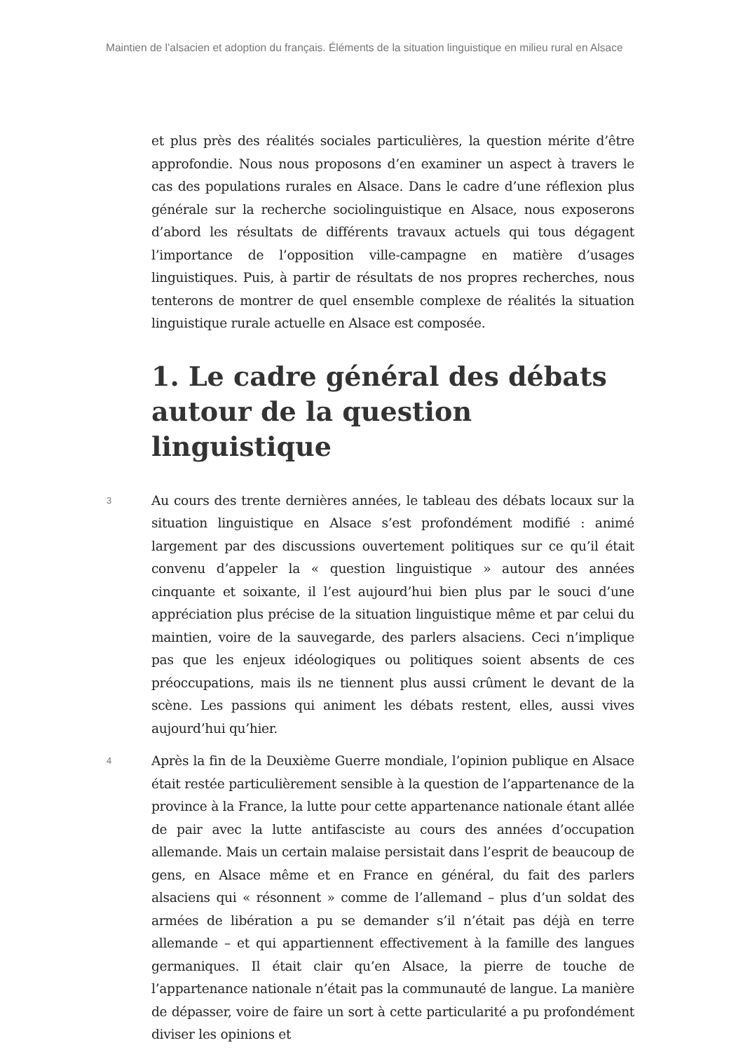Maintien de l’alsacien et adoption du français. Éléments de la situation linguistique en milieu rural en Alsace
et plus près des réalités sociales particulières, la question mérite d’être approfondie. Nous nous proposons d’en examiner un aspect à travers le cas des populations rurales en Alsace. Dans le cadre d’une réflexion plus générale sur la recherche sociolinguistique en Alsace, nous exposerons d’abord les résultats de différents travaux actuels qui tous dégagent l’importance de l’opposition ville-campagne en matière d’usages linguistiques. Puis, à partir de résultats de nos propres recherches, nous tenterons de montrer de quel ensemble complexe de réalités la situation linguistique rurale actuelle en Alsace est composée.
1. Le cadre général des débats autour de la question linguistique
3
Au cours des trente dernières années, le tableau des débats locaux sur la situation linguistique en Alsace s’est profondément modifié : animé largement par des discussions ouvertement politiques sur ce qu’il était convenu d’appeler la « question linguistique » autour des années cinquante et soixante, il l’est aujourd’hui bien plus par le souci d’une appréciation plus précise de la situation linguistique même et par celui du maintien, voire de la sauvegarde, des parlers alsaciens. Ceci n’implique pas que les enjeux idéologiques ou politiques soient absents de ces préoccupations, mais ils ne tiennent plus aussi crûment le devant de la scène. Les passions qui animent les débats restent, elles, aussi vives aujourd’hui qu’hier.
4
Après la fin de la Deuxième Guerre mondiale, l’opinion publique en Alsace était restée particulièrement sensible à la question de l’appartenance de la province à la France, la lutte pour cette appartenance nationale étant allée de pair avec la lutte antifasciste au cours des années d’occupation allemande. Mais un certain malaise persistait dans l’esprit de beaucoup de gens, en Alsace même et en France en général, du fait des parlers alsaciens qui « résonnent » comme de l’allemand – plus d’un soldat des armées de libération a pu se demander s’il n’était pas déjà en terre allemande – et qui appartiennent effectivement à la famille des langues germaniques. Il était clair qu’en Alsace, la pierre de touche de l’appartenance nationale n’était pas la communauté de langue. La manière de dépasser, voire de faire un sort à cette particularité a pu profondément diviser les opinions et